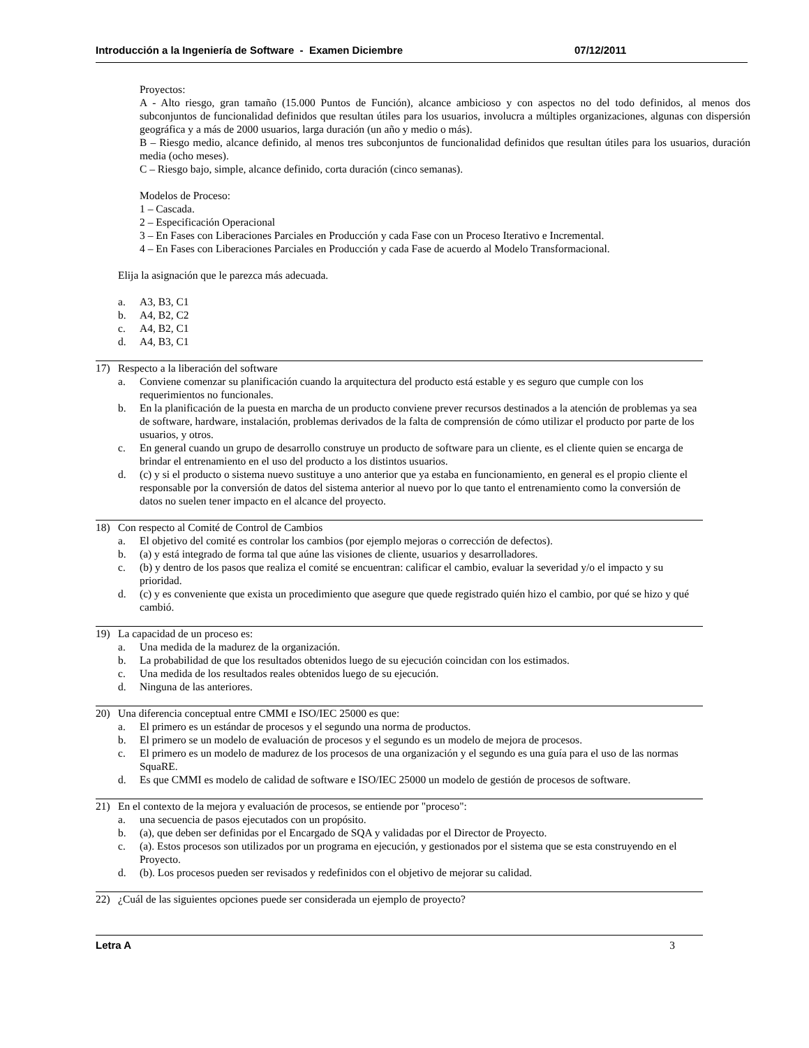Introducción a la Ingeniería de Software - Examen Diciembre 07/12/2011
Proyectos:
A - Alto riesgo, gran tamaño (15.000 Puntos de Función), alcance ambicioso y con aspectos no del todo definidos, al menos dos subconjuntos de funcionalidad definidos que resultan útiles para los usuarios, involucra a múltiples organizaciones, algunas con dispersión geográfica y a más de 2000 usuarios, larga duración (un año y medio o más).
B – Riesgo medio, alcance definido, al menos tres subconjuntos de funcionalidad definidos que resultan útiles para los usuarios, duración media (ocho meses).
C – Riesgo bajo, simple, alcance definido, corta duración (cinco semanas).
Modelos de Proceso:
1 – Cascada.
2 – Especificación Operacional
3 – En Fases con Liberaciones Parciales en Producción y cada Fase con un Proceso Iterativo e Incremental.
4 – En Fases con Liberaciones Parciales en Producción y cada Fase de acuerdo al Modelo Transformacional.
Elija la asignación que le parezca más adecuada.
a. A3, B3, C1
b. A4, B2, C2
c. A4, B2, C1
d. A4, B3, C1
17) Respecto a la liberación del software
a. Conviene comenzar su planificación cuando la arquitectura del producto está estable y es seguro que cumple con los requerimientos no funcionales.
b. En la planificación de la puesta en marcha de un producto conviene prever recursos destinados a la atención de problemas ya sea de software, hardware, instalación, problemas derivados de la falta de comprensión de cómo utilizar el producto por parte de los usuarios, y otros.
c. En general cuando un grupo de desarrollo construye un producto de software para un cliente, es el cliente quien se encarga de brindar el entrenamiento en el uso del producto a los distintos usuarios.
d. (c) y si el producto o sistema nuevo sustituye a uno anterior que ya estaba en funcionamiento, en general es el propio cliente el responsable por la conversión de datos del sistema anterior al nuevo por lo que tanto el entrenamiento como la conversión de datos no suelen tener impacto en el alcance del proyecto.
18) Con respecto al Comité de Control de Cambios
a. El objetivo del comité es controlar los cambios (por ejemplo mejoras o corrección de defectos).
b. (a) y está integrado de forma tal que aúne las visiones de cliente, usuarios y desarrolladores.
c. (b) y dentro de los pasos que realiza el comité se encuentran: calificar el cambio, evaluar la severidad y/o el impacto y su prioridad.
d. (c) y es conveniente que exista un procedimiento que asegure que quede registrado quién hizo el cambio, por qué se hizo y qué cambió.
19) La capacidad de un proceso es:
a. Una medida de la madurez de la organización.
b. La probabilidad de que los resultados obtenidos luego de su ejecución coincidan con los estimados.
c. Una medida de los resultados reales obtenidos luego de su ejecución.
d. Ninguna de las anteriores.
20) Una diferencia conceptual entre CMMI e ISO/IEC 25000 es que:
a. El primero es un estándar de procesos y el segundo una norma de productos.
b. El primero se un modelo de evaluación de procesos y el segundo es un modelo de mejora de procesos.
c. El primero es un modelo de madurez de los procesos de una organización y el segundo es una guía para el uso de las normas SquaRE.
d. Es que CMMI es modelo de calidad de software e ISO/IEC 25000 un modelo de gestión de procesos de software.
21) En el contexto de la mejora y evaluación de procesos, se entiende por "proceso":
a. una secuencia de pasos ejecutados con un propósito.
b. (a), que deben ser definidas por el Encargado de SQA y validadas por el Director de Proyecto.
c. (a). Estos procesos son utilizados por un programa en ejecución, y gestionados por el sistema que se esta construyendo en el Proyecto.
d. (b). Los procesos pueden ser revisados y redefinidos con el objetivo de mejorar su calidad.
22) ¿Cuál de las siguientes opciones puede ser considerada un ejemplo de proyecto?
Letra A 3